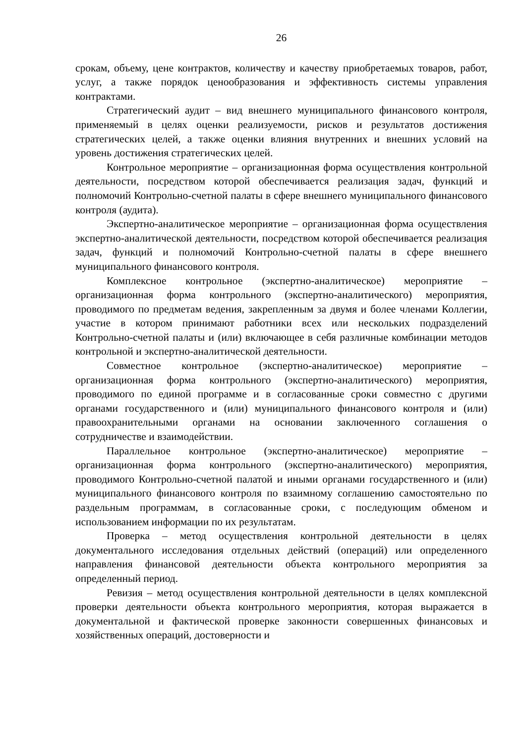26
срокам, объему, цене контрактов, количеству и качеству приобретаемых товаров, работ, услуг, а также порядок ценообразования и эффективность системы управления контрактами.
Стратегический аудит – вид внешнего муниципального финансового контроля, применяемый в целях оценки реализуемости, рисков и результатов достижения стратегических целей, а также оценки влияния внутренних и внешних условий на уровень достижения стратегических целей.
Контрольное мероприятие – организационная форма осуществления контрольной деятельности, посредством которой обеспечивается реализация задач, функций и полномочий Контрольно-счетной палаты в сфере внешнего муниципального финансового контроля (аудита).
Экспертно-аналитическое мероприятие – организационная форма осуществления экспертно-аналитической деятельности, посредством которой обеспечивается реализация задач, функций и полномочий Контрольно-счетной палаты в сфере внешнего муниципального финансового контроля.
Комплексное контрольное (экспертно-аналитическое) мероприятие – организационная форма контрольного (экспертно-аналитического) мероприятия, проводимого по предметам ведения, закрепленным за двумя и более членами Коллегии, участие в котором принимают работники всех или нескольких подразделений Контрольно-счетной палаты и (или) включающее в себя различные комбинации методов контрольной и экспертно-аналитической деятельности.
Совместное контрольное (экспертно-аналитическое) мероприятие – организационная форма контрольного (экспертно-аналитического) мероприятия, проводимого по единой программе и в согласованные сроки совместно с другими органами государственного и (или) муниципального финансового контроля и (или) правоохранительными органами на основании заключенного соглашения о сотрудничестве и взаимодействии.
Параллельное контрольное (экспертно-аналитическое) мероприятие – организационная форма контрольного (экспертно-аналитического) мероприятия, проводимого Контрольно-счетной палатой и иными органами государственного и (или) муниципального финансового контроля по взаимному соглашению самостоятельно по раздельным программам, в согласованные сроки, с последующим обменом и использованием информации по их результатам.
Проверка – метод осуществления контрольной деятельности в целях документального исследования отдельных действий (операций) или определенного направления финансовой деятельности объекта контрольного мероприятия за определенный период.
Ревизия – метод осуществления контрольной деятельности в целях комплексной проверки деятельности объекта контрольного мероприятия, которая выражается в документальной и фактической проверке законности совершенных финансовых и хозяйственных операций, достоверности и